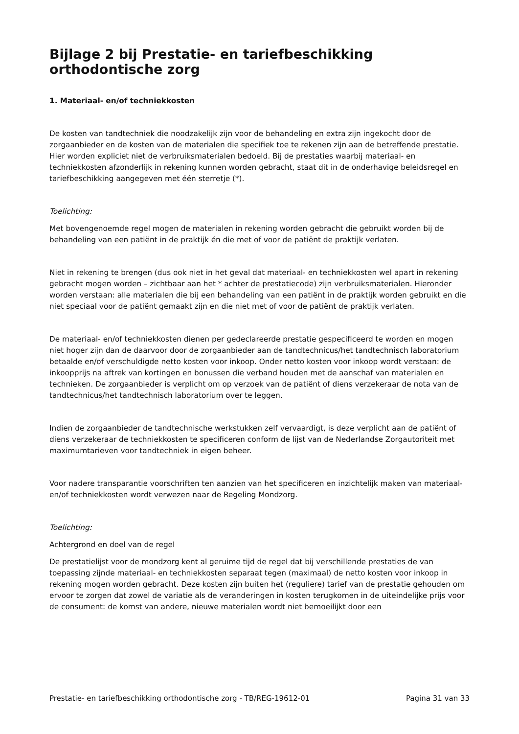Bijlage 2 bij Prestatie- en tariefbeschikking orthodontische zorg
1. Materiaal- en/of techniekkosten
De kosten van tandtechniek die noodzakelijk zijn voor de behandeling en extra zijn ingekocht door de zorgaanbieder en de kosten van de materialen die specifiek toe te rekenen zijn aan de betreffende prestatie. Hier worden expliciet niet de verbruiksmaterialen bedoeld. Bij de prestaties waarbij materiaal- en techniekkosten afzonderlijk in rekening kunnen worden gebracht, staat dit in de onderhavige beleidsregel en tariefbeschikking aangegeven met één sterretje (*).
Toelichting:
Met bovengenoemde regel mogen de materialen in rekening worden gebracht die gebruikt worden bij de behandeling van een patiënt in de praktijk én die met of voor de patiënt de praktijk verlaten.
Niet in rekening te brengen (dus ook niet in het geval dat materiaal- en techniekkosten wel apart in rekening gebracht mogen worden – zichtbaar aan het * achter de prestatiecode) zijn verbruiksmaterialen. Hieronder worden verstaan: alle materialen die bij een behandeling van een patiënt in de praktijk worden gebruikt en die niet speciaal voor de patiënt gemaakt zijn en die niet met of voor de patiënt de praktijk verlaten.
De materiaal- en/of techniekkosten dienen per gedeclareerde prestatie gespecificeerd te worden en mogen niet hoger zijn dan de daarvoor door de zorgaanbieder aan de tandtechnicus/het tandtechnisch laboratorium betaalde en/of verschuldigde netto kosten voor inkoop. Onder netto kosten voor inkoop wordt verstaan: de inkoopprijs na aftrek van kortingen en bonussen die verband houden met de aanschaf van materialen en technieken. De zorgaanbieder is verplicht om op verzoek van de patiënt of diens verzekeraar de nota van de tandtechnicus/het tandtechnisch laboratorium over te leggen.
Indien de zorgaanbieder de tandtechnische werkstukken zelf vervaardigt, is deze verplicht aan de patiënt of diens verzekeraar de techniekkosten te specificeren conform de lijst van de Nederlandse Zorgautoriteit met maximumtarieven voor tandtechniek in eigen beheer.
Voor nadere transparantie voorschriften ten aanzien van het specificeren en inzichtelijk maken van materiaal- en/of techniekkosten wordt verwezen naar de Regeling Mondzorg.
Toelichting:
Achtergrond en doel van de regel
De prestatielijst voor de mondzorg kent al geruime tijd de regel dat bij verschillende prestaties de van toepassing zijnde materiaal- en techniekkosten separaat tegen (maximaal) de netto kosten voor inkoop in rekening mogen worden gebracht. Deze kosten zijn buiten het (reguliere) tarief van de prestatie gehouden om ervoor te zorgen dat zowel de variatie als de veranderingen in kosten terugkomen in de uiteindelijke prijs voor de consument: de komst van andere, nieuwe materialen wordt niet bemoeilijkt door een
Prestatie- en tariefbeschikking orthodontische zorg - TB/REG-19612-01 Pagina 31 van 33